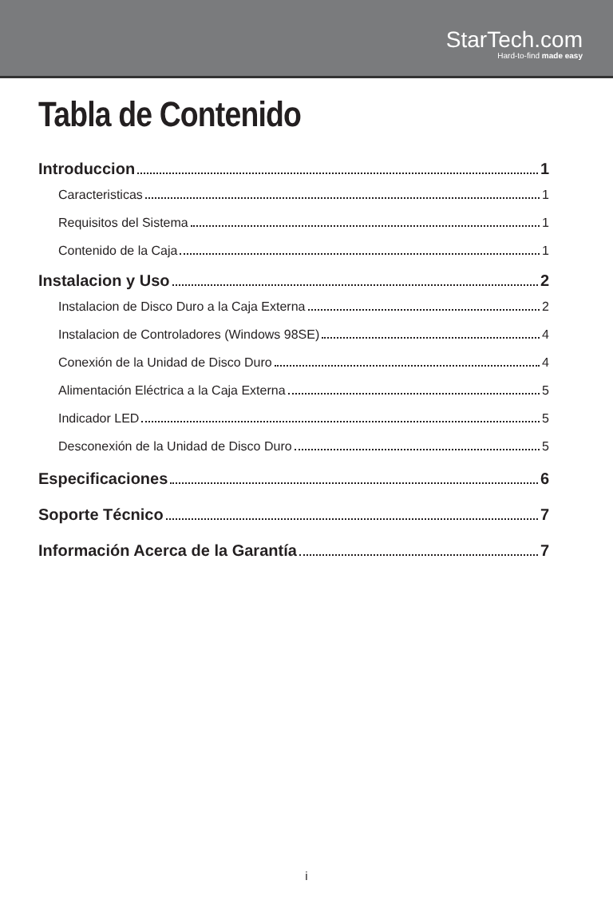StarTech.com
Hard-to-find made easy
Tabla de Contenido
Introduccion 1
Caracteristicas 1
Requisitos del Sistema 1
Contenido de la Caja 1
Instalacion y Uso 2
Instalacion de Disco Duro a la Caja Externa 2
Instalacion de Controladores (Windows 98SE) 4
Conexión de la Unidad de Disco Duro 4
Alimentación Eléctrica a la Caja Externa 5
Indicador LED 5
Desconexión de la Unidad de Disco Duro 5
Especificaciones 6
Soporte Técnico 7
Información Acerca de la Garantía 7
i